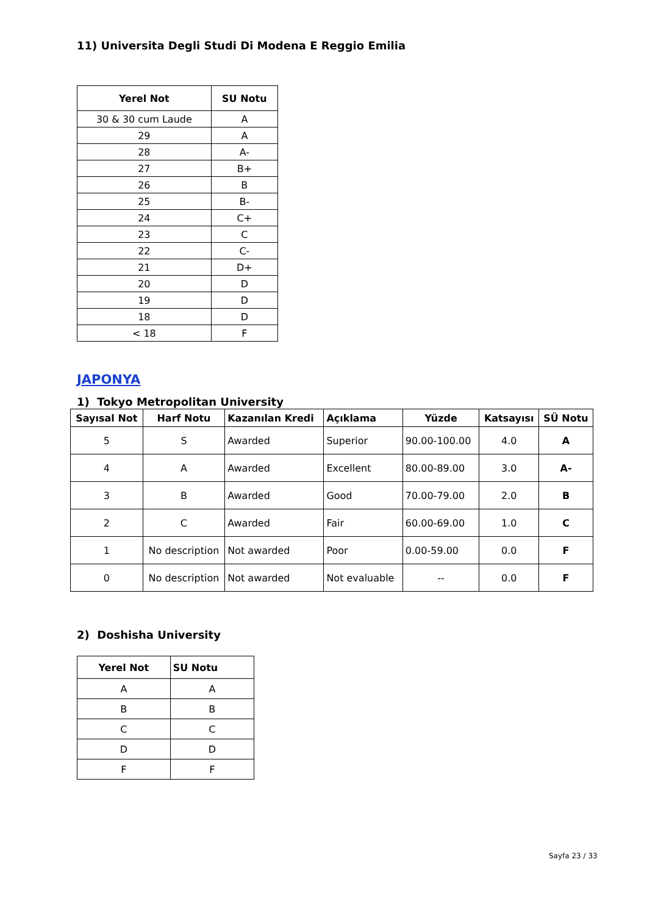11) Universita Degli Studi Di Modena E Reggio Emilia
| Yerel Not | SU Notu |
| --- | --- |
| 30 & 30 cum Laude | A |
| 29 | A |
| 28 | A- |
| 27 | B+ |
| 26 | B |
| 25 | B- |
| 24 | C+ |
| 23 | C |
| 22 | C- |
| 21 | D+ |
| 20 | D |
| 19 | D |
| 18 | D |
| < 18 | F |
JAPONYA
1) Tokyo Metropolitan University
| Sayısal Not | Harf Notu | Kazanılan Kredi | Açıklama | Yüzde | Katsayısı | SÜ Notu |
| --- | --- | --- | --- | --- | --- | --- |
| 5 | S | Awarded | Superior | 90.00-100.00 | 4.0 | A |
| 4 | A | Awarded | Excellent | 80.00-89.00 | 3.0 | A- |
| 3 | B | Awarded | Good | 70.00-79.00 | 2.0 | B |
| 2 | C | Awarded | Fair | 60.00-69.00 | 1.0 | C |
| 1 | No description | Not awarded | Poor | 0.00-59.00 | 0.0 | F |
| 0 | No description | Not awarded | Not evaluable | -- | 0.0 | F |
2) Doshisha University
| Yerel Not | SU Notu |
| --- | --- |
| A | A |
| B | B |
| C | C |
| D | D |
| F | F |
Sayfa 23 / 33